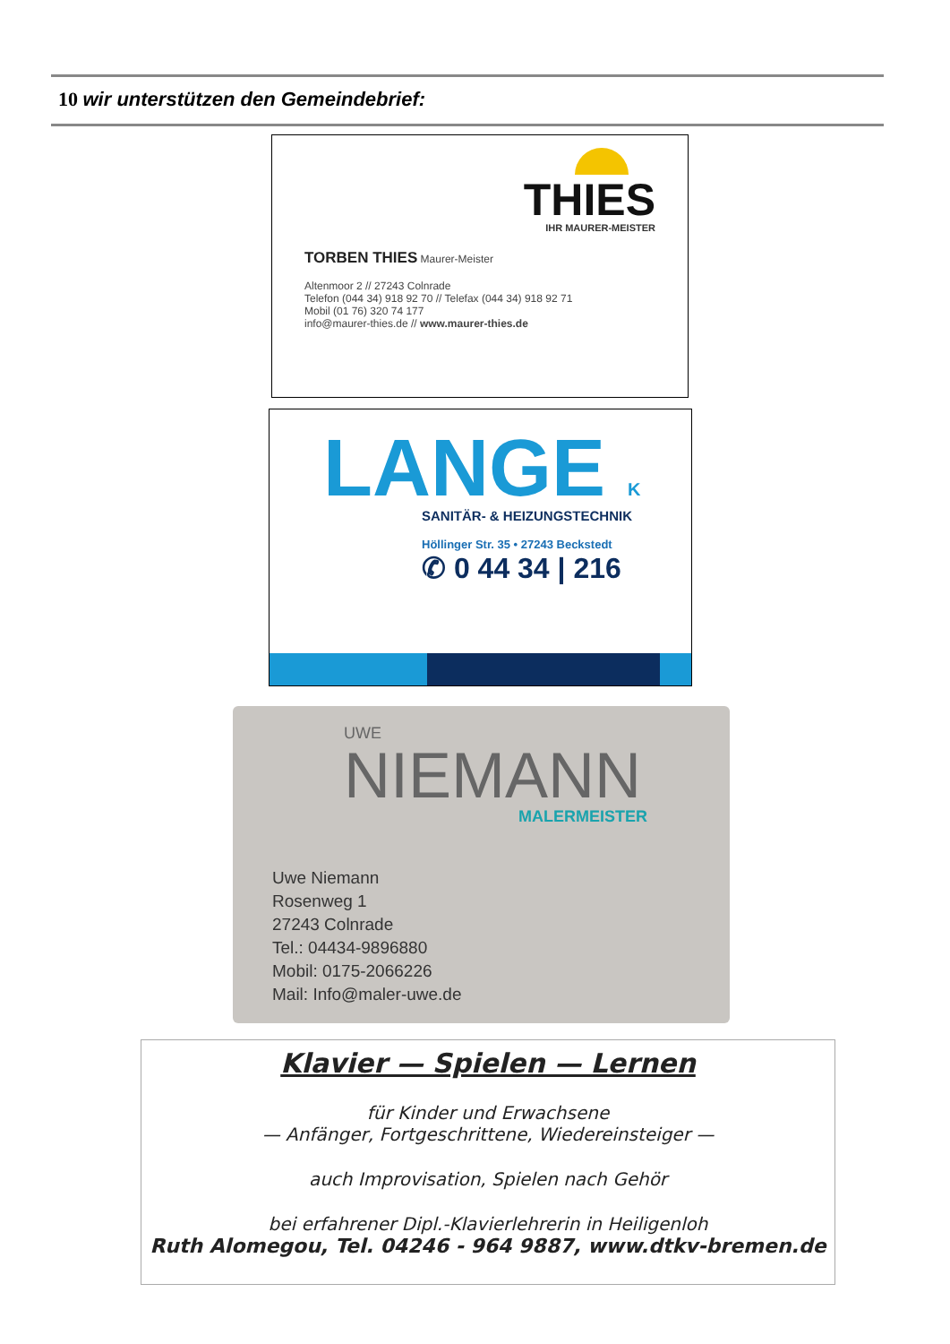10 wir unterstützen den Gemeindebrief:
THIES
IHR MAURER-MEISTER
TORBEN THIES Maurer-Meister
Altenmoor 2 // 27243 Colnrade
Telefon (044 34) 918 92 70 // Telefax (044 34) 918 92 71
Mobil (01 76) 320 74 177
info@maurer-thies.de // www.maurer-thies.de
LANGE K
SANITÄR- & HEIZUNGSTECHNIK
Höllinger Str. 35 • 27243 Beckstedt
✆ 0 44 34 | 216
UWE
NIEMANN
MALERMEISTER
Uwe Niemann
Rosenweg 1
27243 Colnrade
Tel.: 04434-9896880
Mobil: 0175-2066226
Mail: Info@maler-uwe.de
Klavier — Spielen — Lernen
für Kinder und Erwachsene
— Anfänger, Fortgeschrittene, Wiedereinsteiger —
auch Improvisation, Spielen nach Gehör
bei erfahrener Dipl.-Klavierlehrerin in Heiligenloh
Ruth Alomegou, Tel. 04246 - 964 9887, www.dtkv-bremen.de